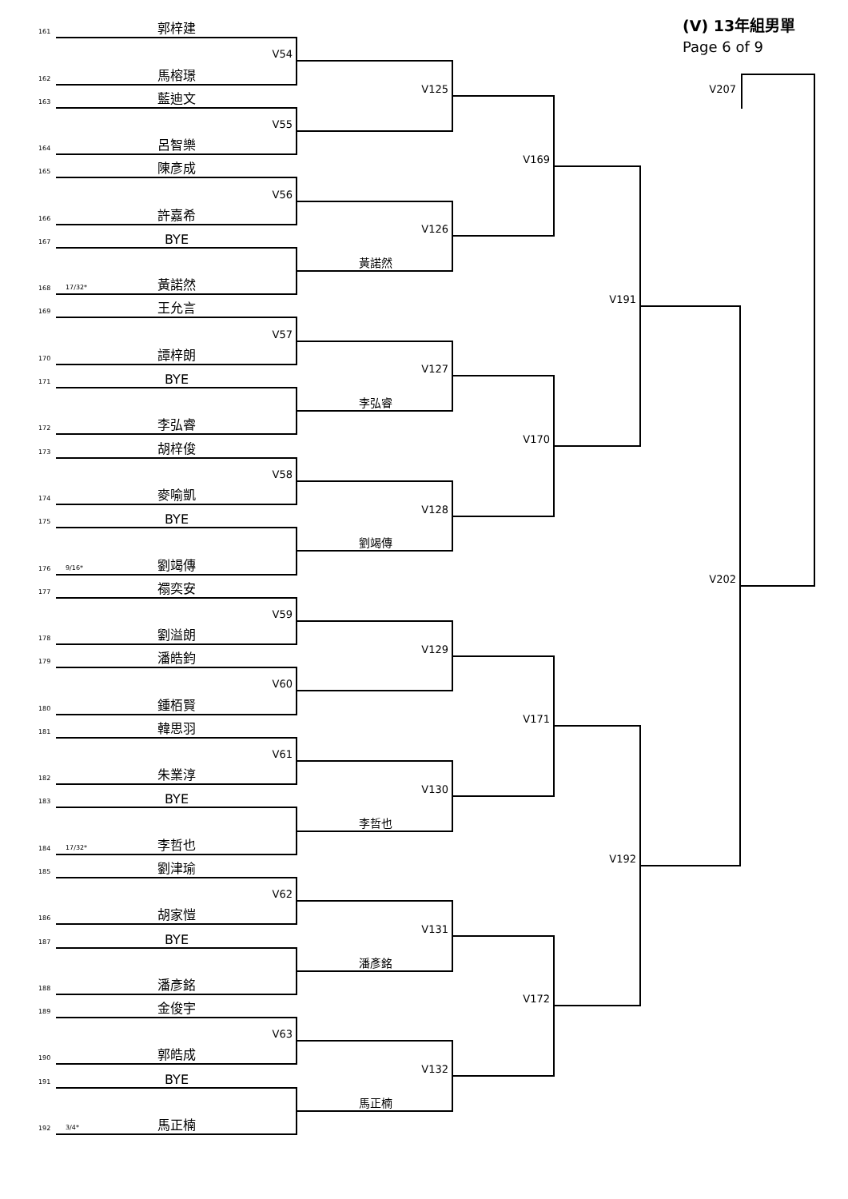(V) 13年組男單
Page 6 of 9
161
郭梓建
V54
162
馬榕璟
163
藍迪文
V55
164
呂智樂
165
陳彥成
V56
166
許嘉希
167
BYE
黃諾然
168
17/32* 黃諾然
169
王允言
V57
170
譚梓朗
171
BYE
李弘睿
172
李弘睿
173
胡梓俊
V58
174
麥喻凱
175
BYE
劉竭傳
176
9/16* 劉竭傳
177
禤奕安
V59
178
劉溢朗
179
潘皓鈞
V60
180
鍾栢賢
181
韓思羽
V61
182
朱業淳
183
BYE
李哲也
184
17/32* 李哲也
185
劉津瑜
V62
186
胡家愷
187
BYE
潘彥銘
188
潘彥銘
189
金俊宇
V63
190
郭皓成
191
BYE
馬正楠
192
3/4* 馬正楠
V125
V126
V127
V128
V129
V130
V131
V132
V169
V170
V171
V172
V191
V192
V202
V207